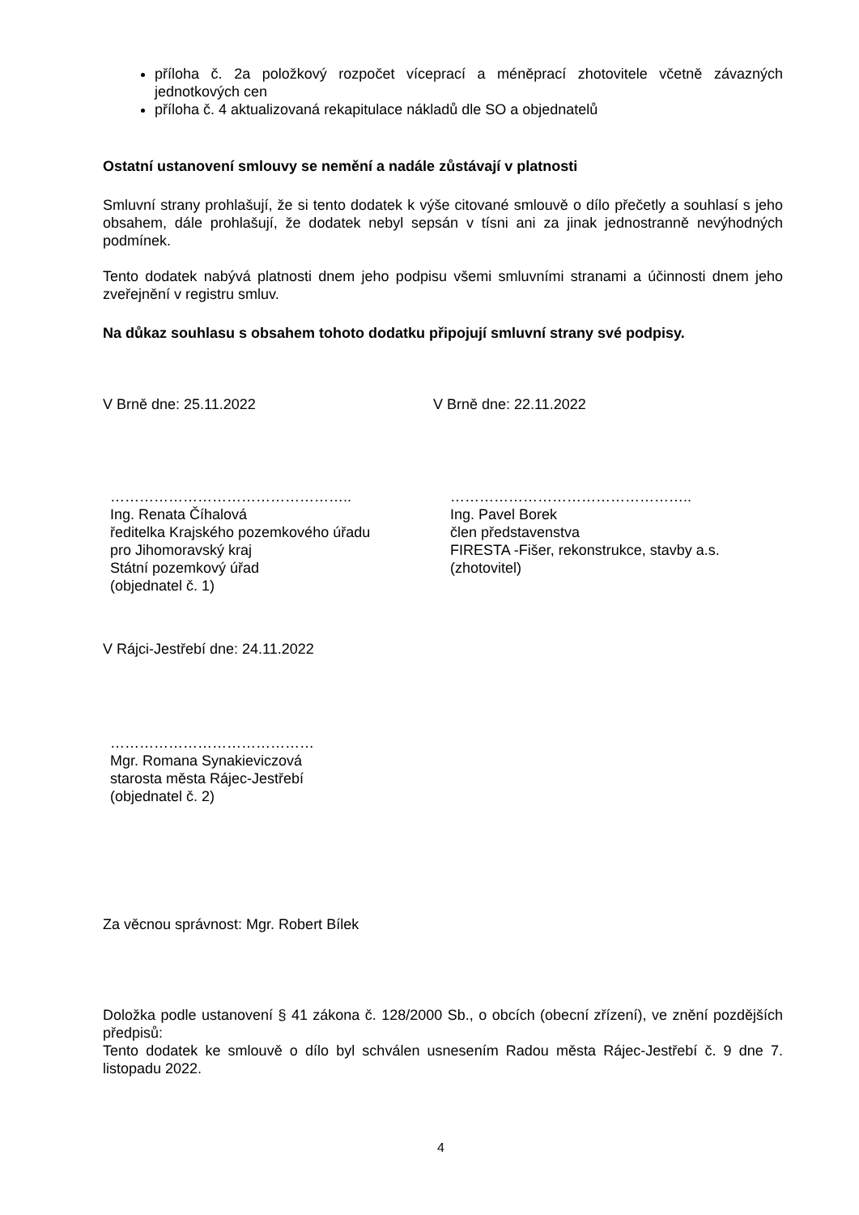příloha č. 2a položkový rozpočet víceprací a méněprací zhotovitele včetně závazných jednotkových cen
příloha č. 4 aktualizovaná rekapitulace nákladů dle SO a objednatelů
Ostatní ustanovení smlouvy se nemění a nadále zůstávají v platnosti
Smluvní strany prohlašují, že si tento dodatek k výše citované smlouvě o dílo přečetly a souhlasí s jeho obsahem, dále prohlašují, že dodatek nebyl sepsán v tísni ani za jinak jednostranně nevýhodných podmínek.
Tento dodatek nabývá platnosti dnem jeho podpisu všemi smluvními stranami a účinnosti dnem jeho zveřejnění v registru smluv.
Na důkaz souhlasu s obsahem tohoto dodatku připojují smluvní strany své podpisy.
V Brně dne: 25.11.2022 V Brně dne: 22.11.2022
…………………………………………..
Ing. Renata Číhalová
ředitelka Krajského pozemkového úřadu
pro Jihomoravský kraj
Státní pozemkový úřad
(objednatel č. 1)
…………………………………………..
Ing. Pavel Borek
člen představenstva
FIRESTA -Fišer, rekonstrukce, stavby a.s.
(zhotovitel)
V Rájci-Jestřebí dne: 24.11.2022
……………………………………
Mgr. Romana Synakieviczová
starosta města Rájec-Jestřebí
(objednatel č. 2)
Za věcnou správnost: Mgr. Robert Bílek
Doložka podle ustanovení § 41 zákona č. 128/2000 Sb., o obcích (obecní zřízení), ve znění pozdějších předpisů:
Tento dodatek ke smlouvě o dílo byl schválen usnesením Radou města Rájec-Jestřebí č. 9 dne 7. listopadu 2022.
4